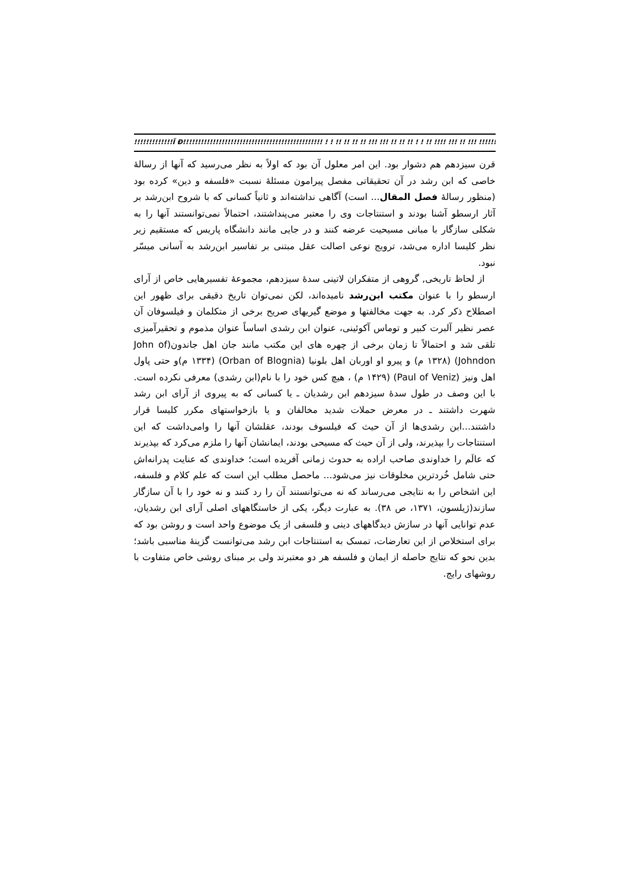!!!!!!!!!!!!!Ï Ð!!!!!!!!!!!!!!!!!!!!!!!!!!!!!!!!!!!!!!!!!!!!!!! ! ! !! !! !! !! !!! !!! !! !! !! ! ! !! !!!! !!! !! !!! !!!!!!!!!!!!!!!!!!!!!!!!!!!!!!!!!!!!!!!!!!!!!!!
قرن سیزدهم هم دشوار بود. این امر معلول آن بود که اولاً به نظر می‌رسید که آنها از رسالهٔ خاصی که ابن رشد در آن تحقیقاتی مفصل پیرامون مسئلهٔ نسبت «فلسفه و دین» کرده بود (منظور رسالهٔ فصل المقال... است) آگاهی نداشته‌اند و ثانیاً کسانی که با شروح ابن‌رشد بر آثار ارسطو آشنا بودند و استنتاجات وی را معتبر می‌پنداشتند، احتمالاً نمی‌توانستند آنها را به شکلی سازگار با مبانی مسیحیت عرضه کنند و در جایی مانند دانشگاه پاریس که مستقیم زیر نظر کلیسا اداره می‌شد، ترویج نوعی اصالت عقل مبتنی بر تفاسیر ابن‌رشد به آسانی میسّر نبود.
از لحاظ تاریخی, گروهی از متفکران لاتینی سدهٔ سیزدهم، مجموعهٔ تفسیرهایی خاص از آرای ارسطو را با عنوان مکتب ابن‌رشد نامیده‌اند، لکن نمی‌توان تاریخ دقیقی برای ظهور این اصطلاح ذکر کرد. به جهت مخالفتها و موضع گیریهای صریح برخی از متکلمان و فیلسوفان آن عصر نظیر آلبرت کبیر و توماس آکوئینی، عنوان ابن رشدی اساساً عنوان مذموم و تحقیرآمیزی تلقی شد و احتمالاً تا زمان برخی از چهره های این مکتب مانند جان اهل جاندون(John of Johndon) (۱۳۲۸ م) و پیرو او اوربان اهل بلونیا (Orban of Blognia) (۱۳۳۴ م)و حتی پاول اهل ونیز (Paul of Veniz) (۱۴۲۹ م) ، هیچ کس خود را با نام(ابن رشدی) معرفی نکرده است. با این وصف در طول سدهٔ سیزدهم ابن رشدیان ـ یا کسانی که به پیروی از آرای ابن رشد شهرت داشتند ـ در معرض حملات شدید مخالفان و یا بازخواستهای مکرر کلیسا قرار داشتند...ابن رشدی‌ها از آن حیث که فیلسوف بودند، عقلشان آنها را وامی‌داشت که این استنتاجات را بپذیرند، ولی از آن حیث که مسیحی بودند، ایمانشان آنها را ملزم می‌کرد که بپذیرند که عالَم را خداوندی صاحب اراده به حدوث زمانی آفریده است؛ خداوندی که عنایت پدرانه‌اش حتی شامل خُردترین مخلوقات نیز می‌شود... ماحصل مطلب این است که علم کلام و فلسفه، این اشخاص را به نتایجی می‌رساند که نه می‌توانستند آن را رد کنند و نه خود را با آن سازگار سازند(ژیلسون، ۱۳۷۱، ص ۳۸). به عبارت دیگر، یکی از خاستگاههای اصلی آرای ابن رشدیان، عدم توانایی آنها در سازش دیدگاههای دینی و فلسفی از یک موضوع واحد است و روشن بود که برای استخلاص از این تعارضات، تمسک به استنتاجات ابن رشد می‌توانست گزینهٔ مناسبی باشد؛ بدین نحو که نتایج حاصله از ایمان و فلسفه هر دو معتبرند ولی بر مبنای روشی خاص متفاوت با روشهای رایج.